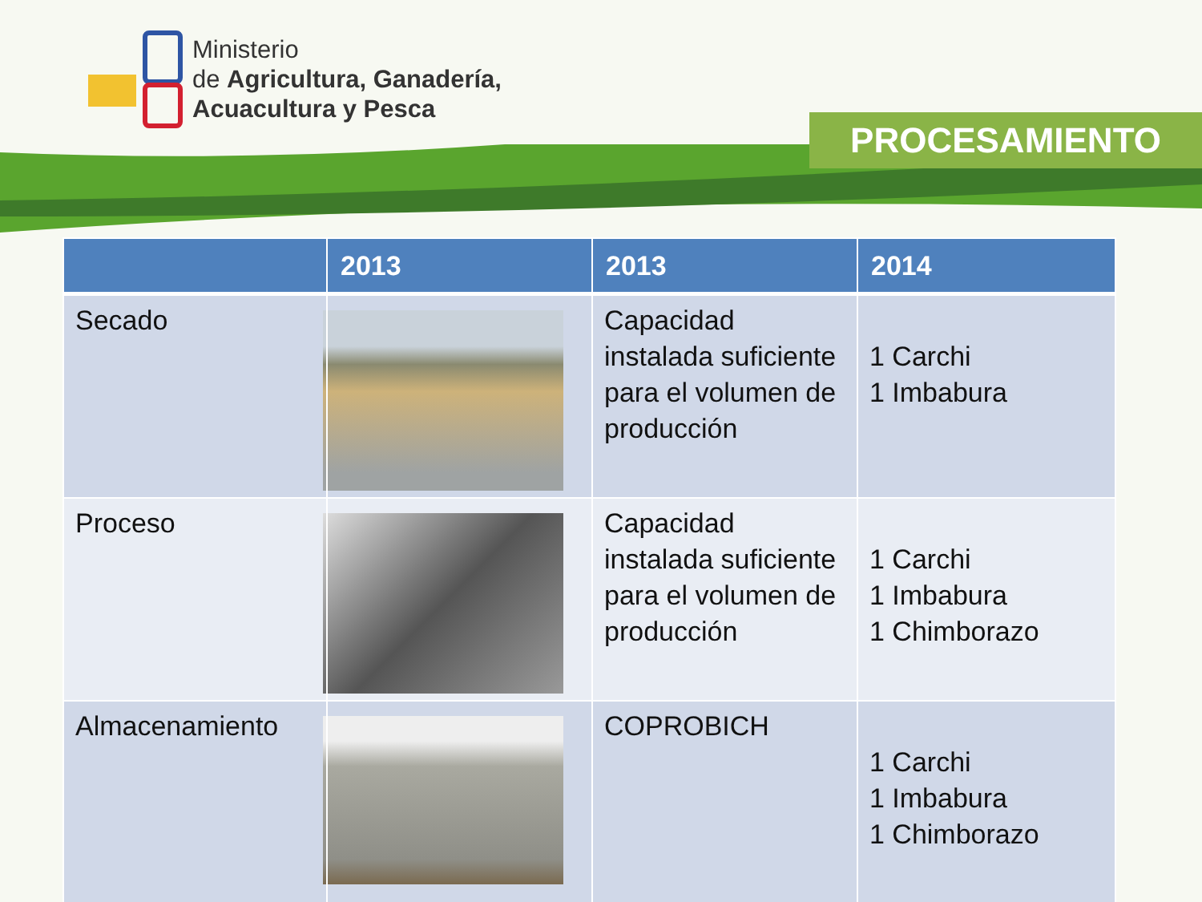Ministerio
de Agricultura, Ganadería,
Acuacultura y Pesca
PROCESAMIENTO
| | 2013 | 2013 | 2014 |
| --- | --- | --- | --- |
| Secado | | Capacidad instalada suficiente para el volumen de producción | 1 Carchi 1 Imbabura |
| Proceso | | Capacidad instalada suficiente para el volumen de producción | 1 Carchi 1 Imbabura 1 Chimborazo |
| Almacenamiento | | COPROBICH | 1 Carchi 1 Imbabura 1 Chimborazo |